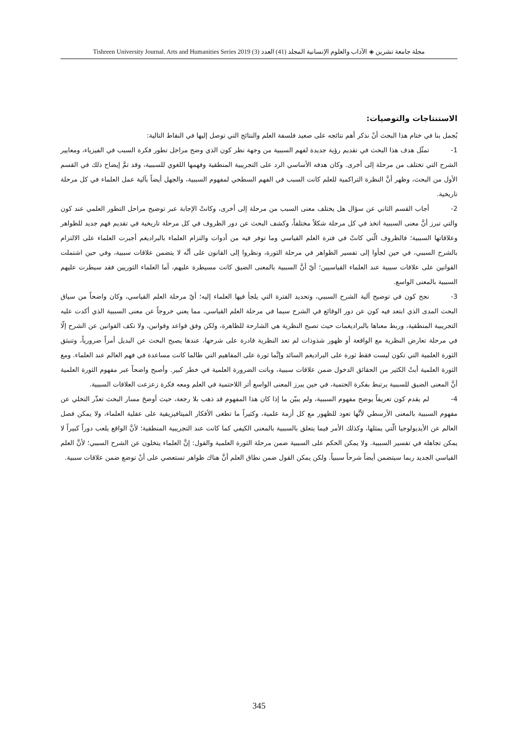مجلة جامعة تشرين ◈ الآداب والعلوم الإنسانية المجلد (41) العدد (3) Tishreen University Journal. Arts and Humanities Series 2019
الاستنتاجات والتوصيات:
يُجمل بنا في ختام هذا البحث أنْ نذكر أهم نتائجه على صعيد فلسفة العلم والنتائج التي توصل إليها في النقاط التالية:
1- تمثّل هدف هذا البحث في تقديم رؤية جديدة لفهم السببية من وجهة نظر كون الذي وضح مراحل تطور فكرة السبب في الفيزياء، ومعايير الشرح التي تختلف من مرحلة إلى أخرى. وكان هدفه الأساسي الرد على التجريبية المنطقية وفهمها اللغوي للسببية، وقد تمَّ إيضاح ذلك في القسم الأول من البحث، وظهر أنَّ النظرة التراكمية للعلم كانت السبب في الفهم السطحي لمفهوم السببية، والجهل أيضاً بآلية عمل العلماء في كل مرحلة تاريخية.
2- أجاب القسم الثاني عن سؤال هل يختلف معنى السبب من مرحلة إلى أخرى، وكانتْ الإجابة عبر توضيح مراحل التطور العلمي عند كون والتي تبرز أنَّ معنى السببية اتخذ في كل مرحلة شكلاً مختلفاً، وكشف البحث عن دور الظروف في كل مرحلة تاريخية في تقديم فهم جديد للظواهر وعلاقاتها السببية؛ فالظروف الّتي كانتْ في فترة العلم القياسي وما توفر فيه من أدوات والتزام العلماء بالبراديغم أجبرت العلماء على الالتزام بالشرح السببي، في حين لجأوا إلى تفسير الظواهر في مرحلة الثورة، ونظروا إلى القانون على أنَّه لا يتضمن علاقات سببية، وفي حين اشتملت القوانين على علاقات سببية عند العلماء القياسيين؛ أيّ أنَّ السببية بالمعنى الضيق كانت مسيطرة عليهم، أما العلماء الثوريين فقد سيطرت عليهم السببية بالمعنى الواسع.
3- نجح كون في توضيح آلية الشرح السببي، وتحديد الفترة التي يلجأ فيها العلماء إليه؛ أيّ مرحلة العلم القياسي، وكان واضحاً من سياق البحث المدى الذي ابتعد فيه كون عن دور الوقائع في الشرح سيما في مرحلة العلم القياسي، مما يعني خروجاً عن معنى السببية الذي أكدت عليه التجريبية المنطقية، وربط معناها بالبراديغمات حيث تصبح النظرية هي الشارحة للظاهرة، ولكن وفق قواعد وقوانين، ولا تكف القوانين عن الشرح إلّا في مرحلة تعارض النظرية مع الواقعة أو ظهور شذوذات لم تعد النظرية قادرة على شرحها، عندها يصبح البحث عن البديل أمراً ضرورياً، وتنبثق الثورة العلمية التي تكون ليست فقط ثورة على البراديغم السائد وإنَّما ثورة على المفاهيم التي طالما كانت مساعدة في فهم العالم عند العلماء. ومع الثورة العلمية أبتْ الكثير من الحقائق الدخول ضمن علاقات سببية، وباتت الضرورة العلمية في خطر كبير. وأصبح واضحاً عبر مفهوم الثورة العلمية أنَّ المعنى الضيق للسببية يرتبط بفكرة الحتمية، في حين يبرز المعنى الواسع أثر اللاحتمية في العلم ومعه فكرة زعزعت العلاقات السببية.
4- لم يقدم كون تعريفاً يوضح مفهوم السببية، ولم يبيّن ما إذا كان هذا المفهوم قد ذهب بلا رجعة، حيث أوضحَ مسار البحث تعذّر التخلي عن مفهوم السببية بالمعنى الأرسطي لأنَّها تعود للظهور مع كل أزمة علمية، وكثيراً ما تطغى الأفكار الميتافيزيقية على عقلية العلماء، ولا يمكن فصل العالم عن الأيديولوجيا الّتي يمثلها، وكذلك الأمر فيما يتعلق بالسببية بالمعنى الكيفي كما كانت عند التجريبية المنطقية؛ لأنَّ الواقع يلعب دوراً كبيراً لا يمكن تجاهله في تفسير السببية. ولا يمكن الحكم على السببية ضمن مرحلة الثورة العلمية والقول: إنَّ العلماء يتخلون عن الشرح السببي؛ لأنَّ العلم القياسي الجديد ربما سيتضمن أيضاً شرحاً سببياً. ولكن يمكن القول ضمن نطاق العلم أنَّ هناك ظواهر تستعصي على أنْ توضع ضمن علاقات سببية.
345